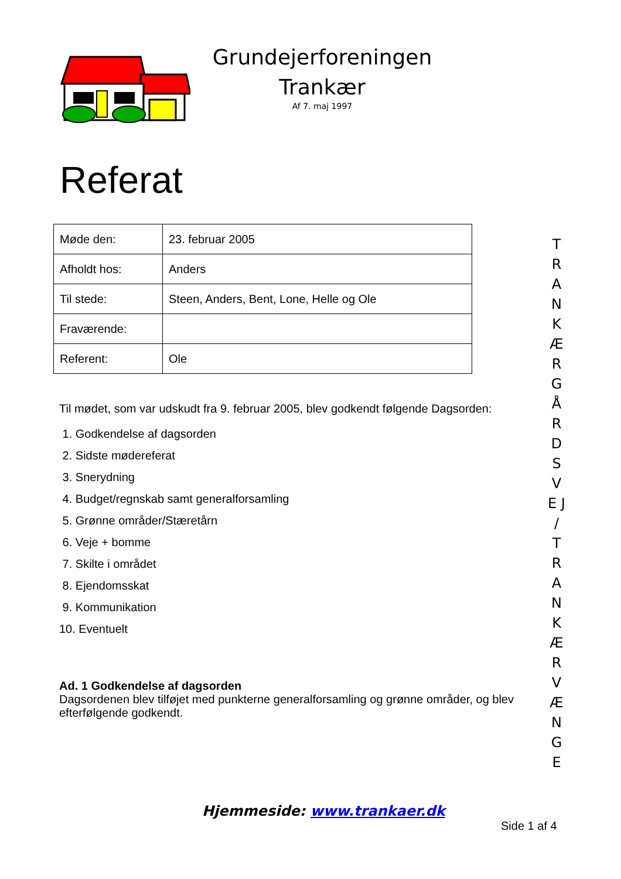Grundejerforeningen
Trankær
Af 7. maj 1997
Referat
| Møde den: | 23. februar 2005 |
| Afholdt hos: | Anders |
| Til stede: | Steen, Anders, Bent, Lone, Helle og Ole |
| Fraværende: | |
| Referent: | Ole |
Til mødet, som var udskudt fra 9. februar 2005, blev godkendt følgende Dagsorden:
1. Godkendelse af dagsorden
2. Sidste mødereferat
3. Snerydning
4. Budget/regnskab samt generalforsamling
5. Grønne områder/Stæretårn
6. Veje + bomme
7. Skilte i området
8. Ejendomsskat
9. Kommunikation
10. Eventuelt
Ad. 1 Godkendelse af dagsorden
Dagsordenen blev tilføjet med punkterne generalforsamling og grønne områder, og blev efterfølgende godkendt.
T R A N K Æ R G Å R D S V E J / T R A N K Æ R V Æ N G E
Hjemmeside: www.trankaer.dk
Side 1 af 4